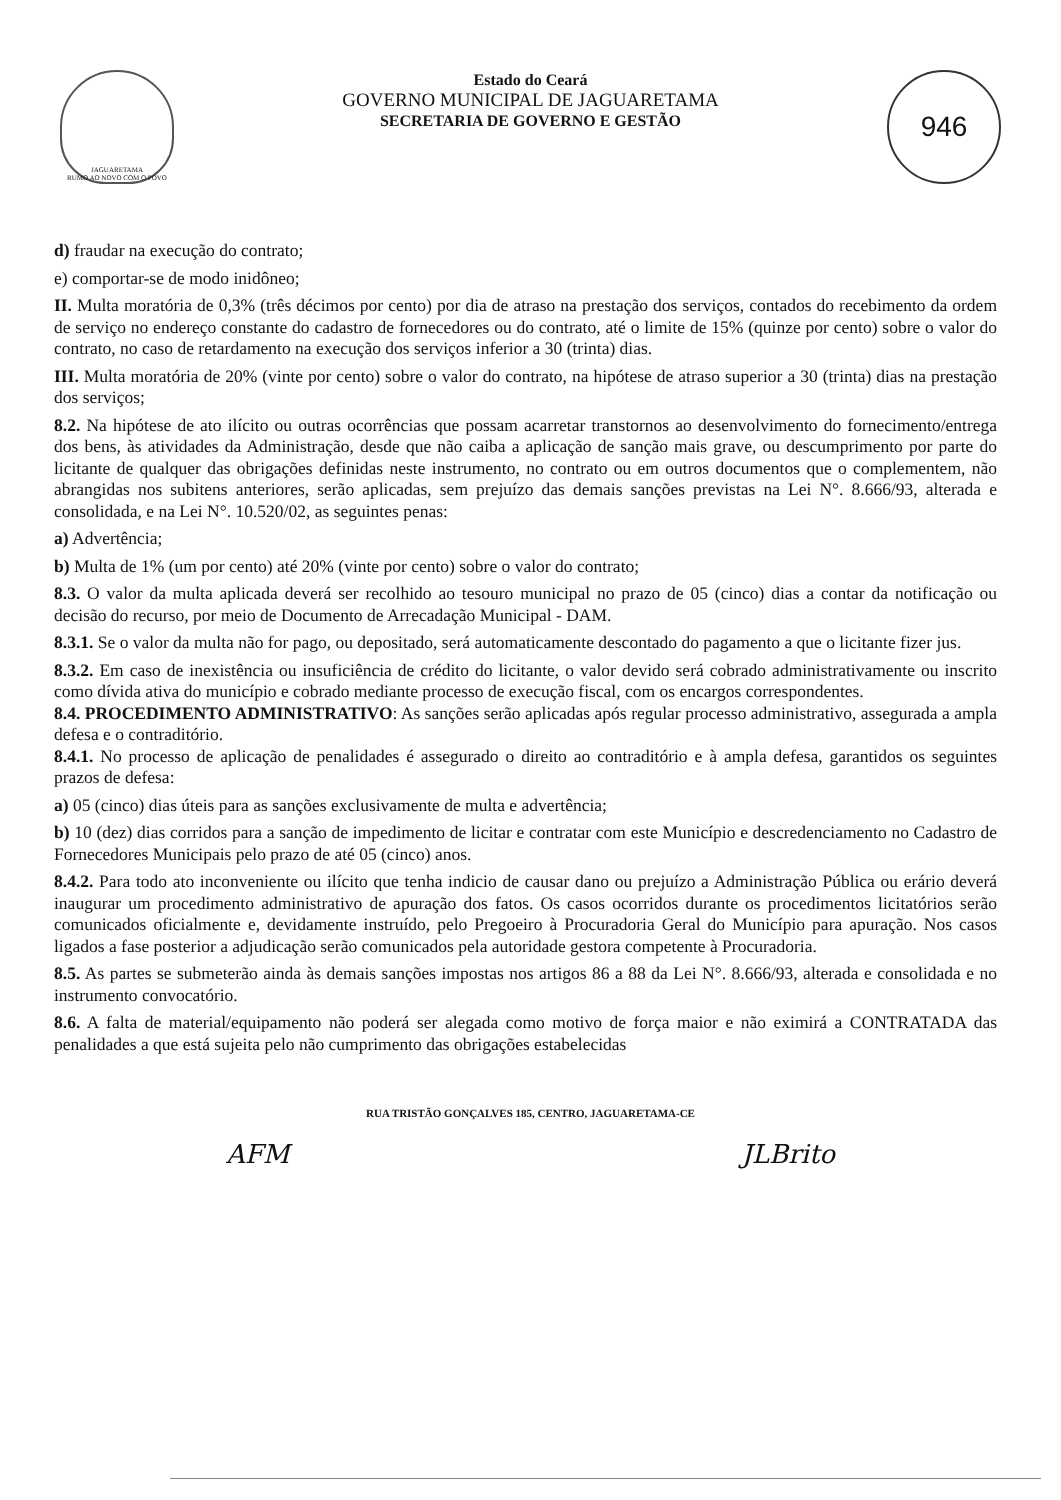JAGUARETAMA
RUMO AO NOVO COM O POVO
Estado do Ceará
GOVERNO MUNICIPAL DE JAGUARETAMA
SECRETARIA DE GOVERNO E GESTÃO
946
d) fraudar na execução do contrato;
e) comportar-se de modo inidôneo;
II. Multa moratória de 0,3% (três décimos por cento) por dia de atraso na prestação dos serviços, contados do recebimento da ordem de serviço no endereço constante do cadastro de fornecedores ou do contrato, até o limite de 15% (quinze por cento) sobre o valor do contrato, no caso de retardamento na execução dos serviços inferior a 30 (trinta) dias.
III. Multa moratória de 20% (vinte por cento) sobre o valor do contrato, na hipótese de atraso superior a 30 (trinta) dias na prestação dos serviços;
8.2. Na hipótese de ato ilícito ou outras ocorrências que possam acarretar transtornos ao desenvolvimento do fornecimento/entrega dos bens, às atividades da Administração, desde que não caiba a aplicação de sanção mais grave, ou descumprimento por parte do licitante de qualquer das obrigações definidas neste instrumento, no contrato ou em outros documentos que o complementem, não abrangidas nos subitens anteriores, serão aplicadas, sem prejuízo das demais sanções previstas na Lei N°. 8.666/93, alterada e consolidada, e na Lei N°. 10.520/02, as seguintes penas:
a) Advertência;
b) Multa de 1% (um por cento) até 20% (vinte por cento) sobre o valor do contrato;
8.3. O valor da multa aplicada deverá ser recolhido ao tesouro municipal no prazo de 05 (cinco) dias a contar da notificação ou decisão do recurso, por meio de Documento de Arrecadação Municipal - DAM.
8.3.1. Se o valor da multa não for pago, ou depositado, será automaticamente descontado do pagamento a que o licitante fizer jus.
8.3.2. Em caso de inexistência ou insuficiência de crédito do licitante, o valor devido será cobrado administrativamente ou inscrito como dívida ativa do município e cobrado mediante processo de execução fiscal, com os encargos correspondentes.
8.4. PROCEDIMENTO ADMINISTRATIVO: As sanções serão aplicadas após regular processo administrativo, assegurada a ampla defesa e o contraditório.
8.4.1. No processo de aplicação de penalidades é assegurado o direito ao contraditório e à ampla defesa, garantidos os seguintes prazos de defesa:
a) 05 (cinco) dias úteis para as sanções exclusivamente de multa e advertência;
b) 10 (dez) dias corridos para a sanção de impedimento de licitar e contratar com este Município e descredenciamento no Cadastro de Fornecedores Municipais pelo prazo de até 05 (cinco) anos.
8.4.2. Para todo ato inconveniente ou ilícito que tenha indicio de causar dano ou prejuízo a Administração Pública ou erário deverá inaugurar um procedimento administrativo de apuração dos fatos. Os casos ocorridos durante os procedimentos licitatórios serão comunicados oficialmente e, devidamente instruído, pelo Pregoeiro à Procuradoria Geral do Município para apuração. Nos casos ligados a fase posterior a adjudicação serão comunicados pela autoridade gestora competente à Procuradoria.
8.5. As partes se submeterão ainda às demais sanções impostas nos artigos 86 a 88 da Lei N°. 8.666/93, alterada e consolidada e no instrumento convocatório.
8.6. A falta de material/equipamento não poderá ser alegada como motivo de força maior e não eximirá a CONTRATADA das penalidades a que está sujeita pelo não cumprimento das obrigações estabelecidas
RUA TRISTÃO GONÇALVES 185, CENTRO, JAGUARETAMA-CE
AFM JLBrito